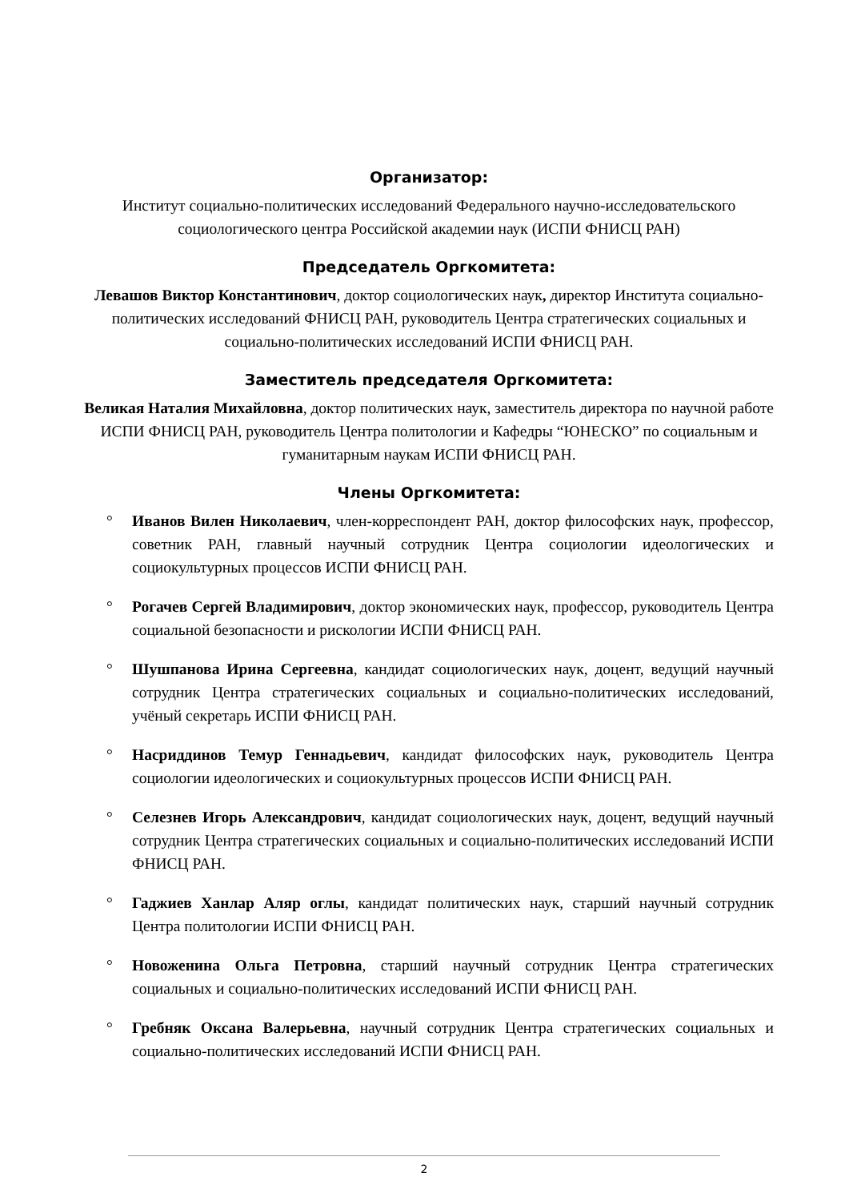Организатор:
Институт социально-политических исследований Федерального научно-исследовательского социологического центра Российской академии наук (ИСПИ ФНИСЦ РАН)
Председатель Оргкомитета:
Левашов Виктор Константинович, доктор социологических наук, директор Института социально-политических исследований ФНИСЦ РАН, руководитель Центра стратегических социальных и социально-политических исследований ИСПИ ФНИСЦ РАН.
Заместитель председателя Оргкомитета:
Великая Наталия Михайловна, доктор политических наук, заместитель директора по научной работе ИСПИ ФНИСЦ РАН, руководитель Центра политологии и Кафедры “ЮНЕСКО” по социальным и гуманитарным наукам ИСПИ ФНИСЦ РАН.
Члены Оргкомитета:
° Иванов Вилен Николаевич, член-корреспондент РАН, доктор философских наук, профессор, советник РАН, главный научный сотрудник Центра социологии идеологических и социокультурных процессов ИСПИ ФНИСЦ РАН.
° Рогачев Сергей Владимирович, доктор экономических наук, профессор, руководитель Центра социальной безопасности и рискологии ИСПИ ФНИСЦ РАН.
° Шушпанова Ирина Сергеевна, кандидат социологических наук, доцент, ведущий научный сотрудник Центра стратегических социальных и социально-политических исследований, учёный секретарь ИСПИ ФНИСЦ РАН.
° Насриддинов Темур Геннадьевич, кандидат философских наук, руководитель Центра социологии идеологических и социокультурных процессов ИСПИ ФНИСЦ РАН.
° Селезнев Игорь Александрович, кандидат социологических наук, доцент, ведущий научный сотрудник Центра стратегических социальных и социально-политических исследований ИСПИ ФНИСЦ РАН.
° Гаджиев Ханлар Аляр оглы, кандидат политических наук, старший научный сотрудник Центра политологии ИСПИ ФНИСЦ РАН.
° Новоженина Ольга Петровна, старший научный сотрудник Центра стратегических социальных и социально-политических исследований ИСПИ ФНИСЦ РАН.
° Гребняк Оксана Валерьевна, научный сотрудник Центра стратегических социальных и социально-политических исследований ИСПИ ФНИСЦ РАН.
2